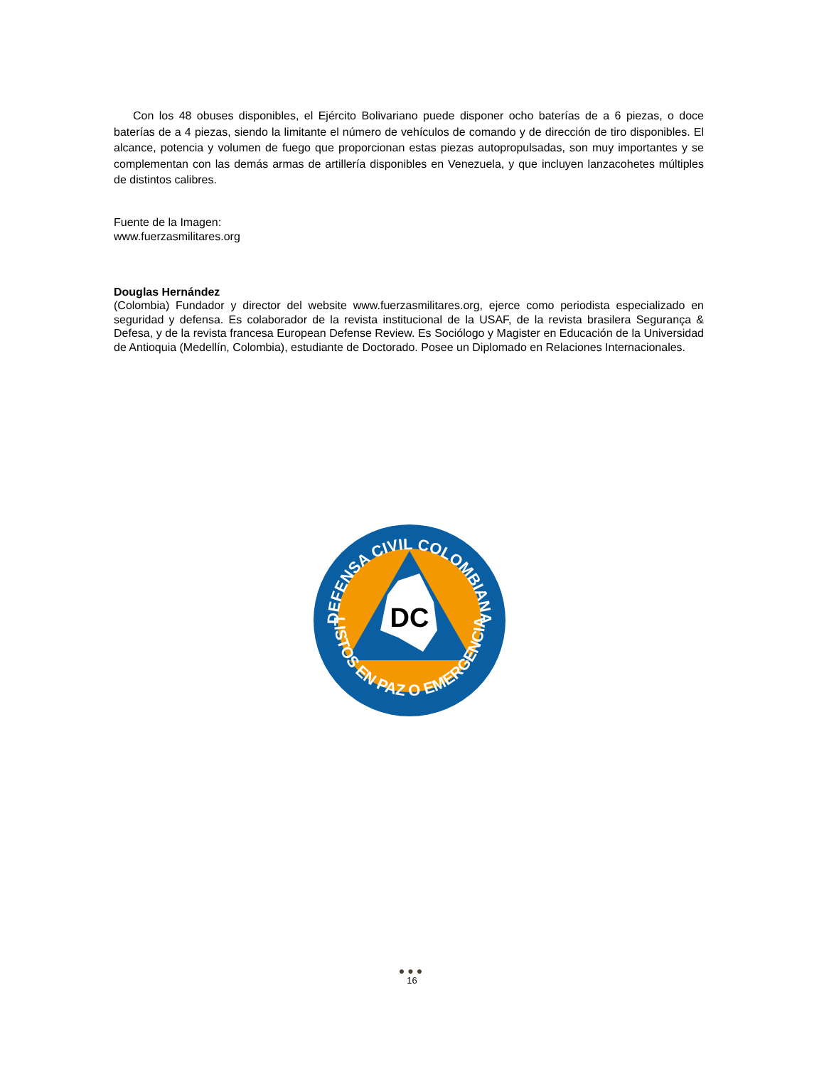Con los 48 obuses disponibles, el Ejército Bolivariano puede disponer ocho baterías de a 6 piezas, o doce baterías de a 4 piezas, siendo la limitante el número de vehículos de comando y de dirección de tiro disponibles. El alcance, potencia y volumen de fuego que proporcionan estas piezas autopropulsadas, son muy importantes y se complementan con las demás armas de artillería disponibles en Venezuela, y que incluyen lanzacohetes múltiples de distintos calibres.
Fuente de la Imagen:
www.fuerzasmilitares.org
Douglas Hernández
(Colombia) Fundador y director del website www.fuerzasmilitares.org, ejerce como periodista especializado en seguridad y defensa. Es colaborador de la revista institucional de la USAF, de la revista brasilera Segurança & Defesa, y de la revista francesa European Defense Review. Es Sociólogo y Magister en Educación de la Universidad de Antioquia (Medellín, Colombia), estudiante de Doctorado. Posee un Diplomado en Relaciones Internacionales.
DC
DEFENSA CIVIL COLOMBIANA
LISTOS EN PAZ O EMERGENCIA
●●●
16